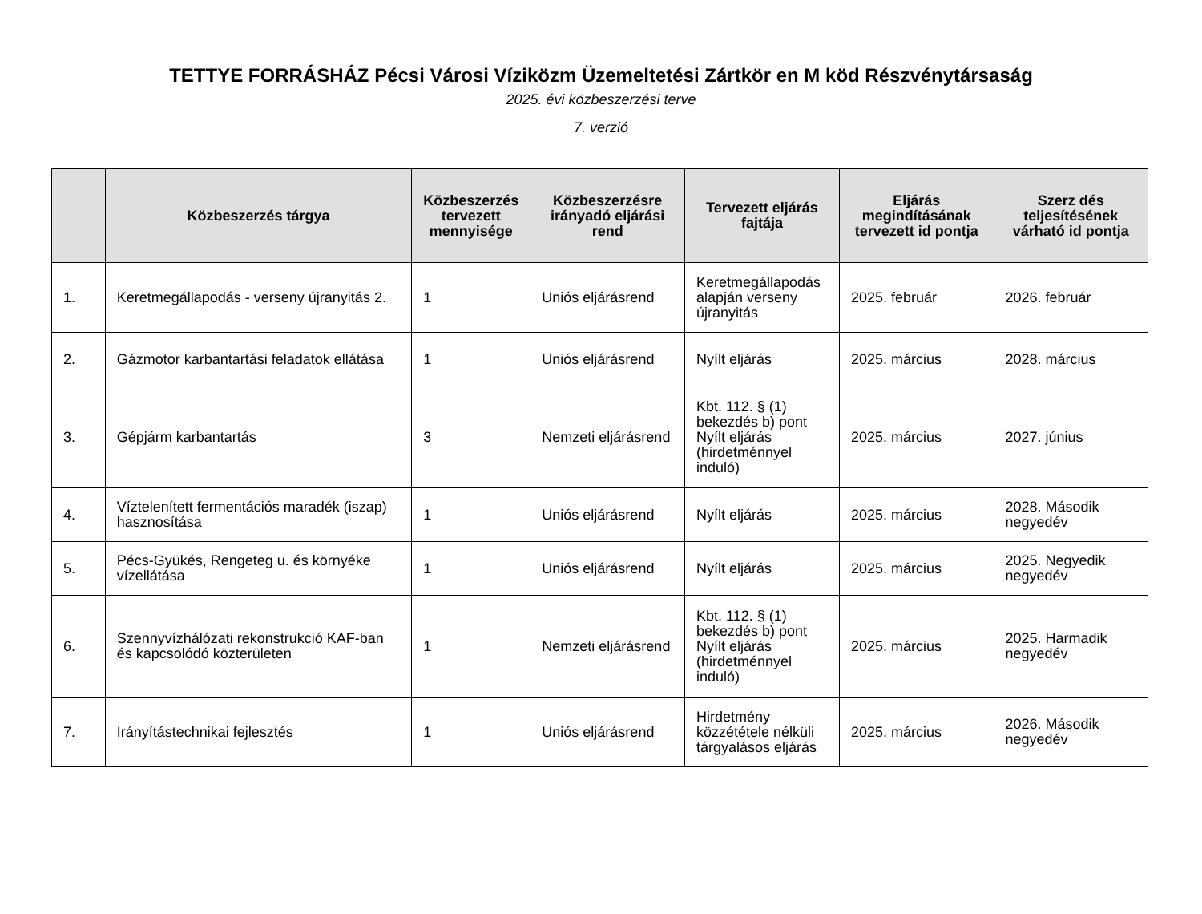TETTYE FORRÁSHÁZ Pécsi Városi Víziközm Üzemeltetési Zártkör en M köd Részvénytársaság
2025. évi közbeszerzési terve
7. verzió
| | Közbeszerzés tárgya | Közbeszerzés tervezett mennyisége | Közbeszerzésre irányadó eljárási rend | Tervezett eljárás fajtája | Eljárás megindításának tervezett id pontja | Szerz dés teljesítésének várható id pontja |
| --- | --- | --- | --- | --- | --- | --- |
| 1. | Keretmegállapodás - verseny újranyitás 2. | 1 | Uniós eljárásrend | Keretmegállapodás alapján verseny újranyitás | 2025. február | 2026. február |
| 2. | Gázmotor karbantartási feladatok ellátása | 1 | Uniós eljárásrend | Nyílt eljárás | 2025. március | 2028. március |
| 3. | Gépjárm karbantartás | 3 | Nemzeti eljárásrend | Kbt. 112. § (1) bekezdés b) pont Nyílt eljárás (hirdetménnyel induló) | 2025. március | 2027. június |
| 4. | Víztelenített fermentációs maradék (iszap) hasznosítása | 1 | Uniós eljárásrend | Nyílt eljárás | 2025. március | 2028. Második negyedév |
| 5. | Pécs-Gyükés, Rengeteg u. és környéke vízellátása | 1 | Uniós eljárásrend | Nyílt eljárás | 2025. március | 2025. Negyedik negyedév |
| 6. | Szennyvízhálózati rekonstrukció KAF-ban és kapcsolódó közterületen | 1 | Nemzeti eljárásrend | Kbt. 112. § (1) bekezdés b) pont Nyílt eljárás (hirdetménnyel induló) | 2025. március | 2025. Harmadik negyedév |
| 7. | Irányítástechnikai fejlesztés | 1 | Uniós eljárásrend | Hirdetmény közzététele nélküli tárgyalásos eljárás | 2025. március | 2026. Második negyedév |